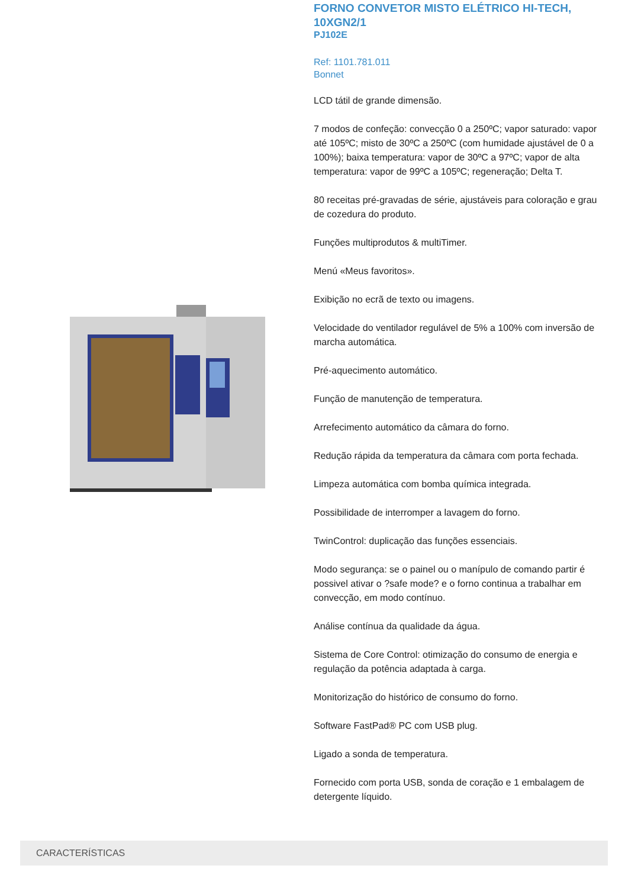FORNO CONVETOR MISTO ELÉTRICO HI-TECH, 10XGN2/1
PJ102E
Ref: 1101.781.011
Bonnet
LCD tátil de grande dimensão.
7 modos de confeção: convecção 0 a 250ºC; vapor saturado: vapor até 105ºC; misto de 30ºC a 250ºC (com humidade ajustável de 0 a 100%); baixa temperatura: vapor de 30ºC a 97ºC; vapor de alta temperatura: vapor de 99ºC a 105ºC; regeneração; Delta T.
80 receitas pré-gravadas de série, ajustáveis para coloração e grau de cozedura do produto.
Funções multiprodutos & multiTimer.
Menú «Meus favoritos».
Exibição no ecrã de texto ou imagens.
Velocidade do ventilador regulável de 5% a 100% com inversão de marcha automática.
Pré-aquecimento automático.
Função de manutenção de temperatura.
Arrefecimento automático da câmara do forno.
Redução rápida da temperatura da câmara com porta fechada.
Limpeza automática com bomba química integrada.
Possibilidade de interromper a lavagem do forno.
TwinControl: duplicação das funções essenciais.
Modo segurança: se o painel ou o manípulo de comando partir é possivel ativar o ?safe mode? e o forno continua a trabalhar em convecção, em modo contínuo.
Análise contínua da qualidade da água.
Sistema de Core Control: otimização do consumo de energia e regulação da potência adaptada à carga.
Monitorização do histórico de consumo do forno.
Software FastPad® PC com USB plug.
Ligado a sonda de temperatura.
Fornecido com porta USB, sonda de coração e 1 embalagem de detergente líquido.
CARACTERÍSTICAS